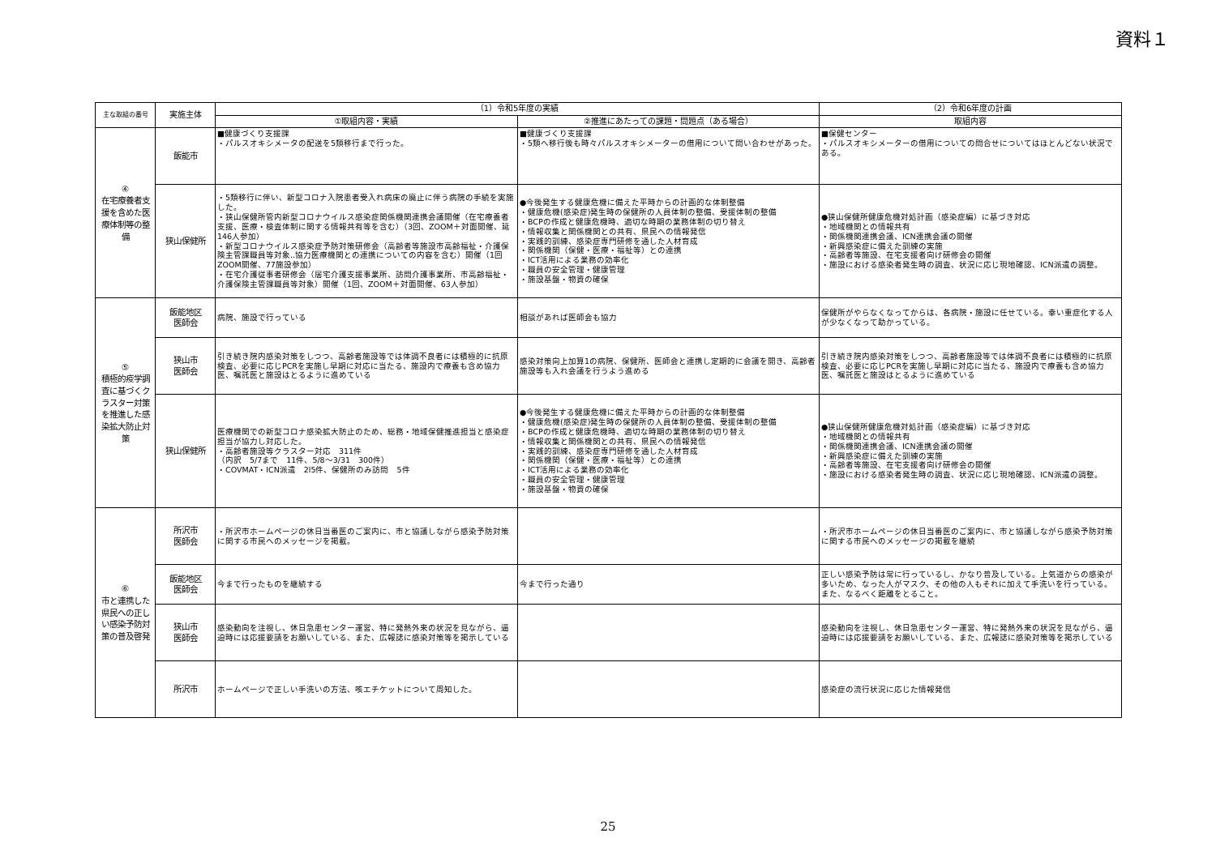資料１
| 主な取組の番号 | 実施主体 | （1）令和5年度の実績 | | （2）令和6年度の計画 |
| --- | --- | --- | --- | --- |
| | | ①取組内容・実績 | ②推進にあたっての課題・問題点（ある場合） | 取組内容 |
| ④ 在宅療養者支援を含めた医療体制等の整備 | 飯能市 | ■健康づくり支援課 ・パルスオキシメータの配送を5類移行まで行った。 | ■健康づくり支援課 ・5類へ移行後も時々パルスオキシメーターの借用について問い合わせがあった。 | ■保健センター ・パルスオキシメーターの借用についての問合せについてはほとんどない状況である。 |
| | 狭山保健所 | ・5類移行に伴い、新型コロナ入院患者受入れ病床の廃止に伴う病院の手続を実施した。 ・狭山保健所管内新型コロナウイルス感染症関係機関連携会議開催（在宅療養者支援、医療・検査体制に関する情報共有等を含む）（3回、ZOOM＋対面開催、延146人参加） ・新型コロナウイルス感染症予防対策研修会（高齢者等施設市高齢福祉・介護保険主管課職員等対象..協力医療機関との連携についての内容を含む）開催（1回ZOOM開催、77施設参加） ・在宅介護従事者研修会（居宅介護支援事業所、訪問介護事業所、市高齢福祉・介護保険主管課職員等対象）開催（1回、ZOOM＋対面開催、63人参加） | ●今後発生する健康危機に備えた平時からの計画的な体制整備 ・健康危機(感染症)発生時の保健所の人員体制の整備、受援体制の整備 ・BCPの作成と健康危機時、適切な時期の業務体制の切り替え ・情報収集と関係機関との共有、県民への情報発信 ・実践的訓練、感染症専門研修を通した人材育成 ・関係機関（保健・医療・福祉等）との連携 ・ICT活用による業務の効率化 ・職員の安全管理・健康管理 ・施設基盤・物資の確保 | ●狭山保健所健康危機対処計画（感染症編）に基づき対応 ・地域機関との情報共有 ・関係機関連携会議、ICN連携会議の開催 ・新興感染症に備えた訓練の実施 ・高齢者等施設、在宅支援者向け研修会の開催 ・施設における感染者発生時の調査、状況に応じ現地確認、ICN派遣の調整。 |
| ⑤ 積極的疫学調査に基づくクラスター対策を推進した感染拡大防止対策 | 飯能地区 医師会 | 病院、施設で行っている | 相談があれば医師会も協力 | 保健所がやらなくなってからは、各病院・施設に任せている。幸い重症化する人が少なくなって助かっている。 |
| | 狭山市 医師会 | 引き続き院内感染対策をしつつ、高齢者施設等では体調不良者には積極的に抗原検査、必要に応じPCRを実施し早期に対応に当たる、施設内で療養も含め協力医、嘱託医と施設はとるように進めている | 感染対策向上加算1の病院、保健所、医師会と連携し定期的に会議を開き、高齢者施設等も入れ会議を行うよう進める | 引き続き院内感染対策をしつつ、高齢者施設等では体調不良者には積極的に抗原検査、必要に応じPCRを実施し早期に対応に当たる、施設内で療養も含め協力医、嘱託医と施設はとるように進めている |
| | 狭山保健所 | 医療機関での新型コロナ感染拡大防止のため、総務・地域保健推進担当と感染症担当が協力し対応した。 ・高齢者施設等クラスター対応 311件 （内訳 5/7まで 11件、5/8～3/31 300件） ・COVMAT・ICN派遣 2l5件、保健所のみ訪問 5件 | ●今後発生する健康危機に備えた平時からの計画的な体制整備 ・健康危機(感染症)発生時の保健所の人員体制の整備、受援体制の整備 ・BCPの作成と健康危機時、適切な時期の業務体制の切り替え ・情報収集と関係機関との共有、県民への情報発信 ・実践的訓練、感染症専門研修を通した人材育成 ・関係機関（保健・医療・福祉等）との連携 ・ICT活用による業務の効率化 ・職員の安全管理・健康管理 ・施設基盤・物資の確保 | ●狭山保健所健康危機対処計画（感染症編）に基づき対応 ・地域機関との情報共有 ・関係機関連携会議、ICN連携会議の開催 ・新興感染症に備えた訓練の実施 ・高齢者等施設、在宅支援者向け研修会の開催 ・施設における感染者発生時の調査、状況に応じ現地確認、ICN派遣の調整。 |
| ⑥ 市と連携した県民への正しい感染予防対策の普及啓発 | 所沢市 医師会 | ・所沢市ホームページの休日当番医のご案内に、市と協議しながら感染予防対策に関する市民へのメッセージを掲載。 | | ・所沢市ホームページの休日当番医のご案内に、市と協議しながら感染予防対策に関する市民へのメッセージの掲載を継続 |
| | 飯能地区 医師会 | 今まで行ったものを継続する | 今まで行った通り | 正しい感染予防は常に行っているし、かなり普及している。上気道からの感染が多いため、なった人がマスク、その他の人もそれに加えて手洗いを行っている。また、なるべく距離をとること。 |
| | 狭山市 医師会 | 感染動向を注視し、休日急患センター運営、特に発熱外来の状況を見ながら、逼迫時には応援要請をお願いしている、また、広報誌に感染対策等を掲示している | | 感染動向を注視し、休日急患センター運営、特に発熱外来の状況を見ながら、逼迫時には応援要請をお願いしている、また、広報誌に感染対策等を掲示している |
| | 所沢市 | ホームページで正しい手洗いの方法、咳エチケットについて周知した。 | | 感染症の流行状況に応じた情報発信 |
25